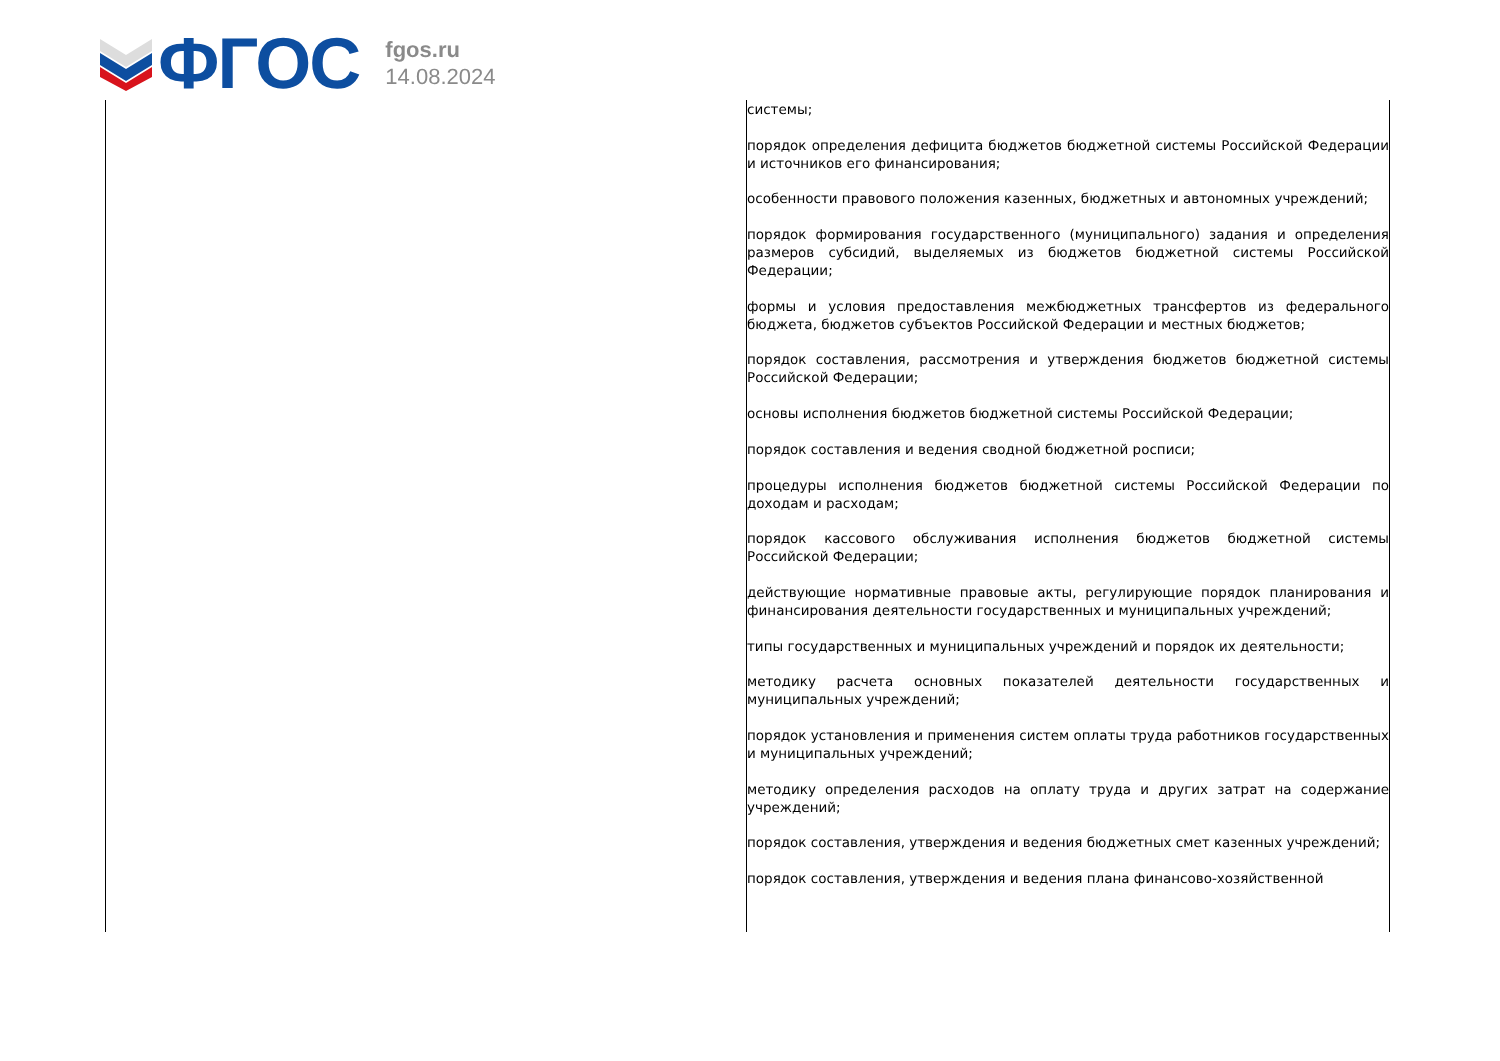ФГОС
fgos.ru
14.08.2024
| | системы; порядок определения дефицита бюджетов бюджетной системы Российской Федерации и источников его финансирования; особенности правового положения казенных, бюджетных и автономных учреждений; порядок формирования государственного (муниципального) задания и определения размеров субсидий, выделяемых из бюджетов бюджетной системы Российской Федерации; формы и условия предоставления межбюджетных трансфертов из федерального бюджета, бюджетов субъектов Российской Федерации и местных бюджетов; порядок составления, рассмотрения и утверждения бюджетов бюджетной системы Российской Федерации; основы исполнения бюджетов бюджетной системы Российской Федерации; порядок составления и ведения сводной бюджетной росписи; процедуры исполнения бюджетов бюджетной системы Российской Федерации по доходам и расходам; порядок кассового обслуживания исполнения бюджетов бюджетной системы Российской Федерации; действующие нормативные правовые акты, регулирующие порядок планирования и финансирования деятельности государственных и муниципальных учреждений; типы государственных и муниципальных учреждений и порядок их деятельности; методику расчета основных показателей деятельности государственных и муниципальных учреждений; порядок установления и применения систем оплаты труда работников государственных и муниципальных учреждений; методику определения расходов на оплату труда и других затрат на содержание учреждений; порядок составления, утверждения и ведения бюджетных смет казенных учреждений; порядок составления, утверждения и ведения плана финансово-хозяйственной |